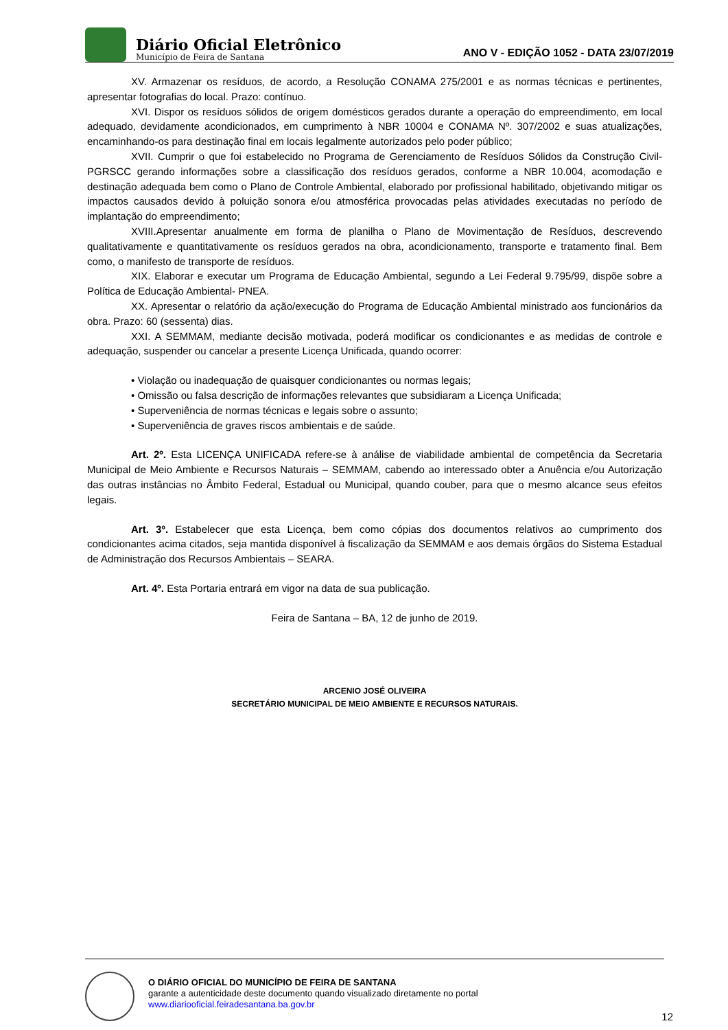Diário Oficial Eletrônico
Município de Feira de Santana
ANO V - EDIÇÃO 1052 - DATA 23/07/2019
XV. Armazenar os resíduos, de acordo, a Resolução CONAMA 275/2001 e as normas técnicas e pertinentes, apresentar fotografias do local. Prazo: contínuo.
XVI. Dispor os resíduos sólidos de origem domésticos gerados durante a operação do empreendimento, em local adequado, devidamente acondicionados, em cumprimento à NBR 10004 e CONAMA Nº. 307/2002 e suas atualizações, encaminhando-os para destinação final em locais legalmente autorizados pelo poder público;
XVII. Cumprir o que foi estabelecido no Programa de Gerenciamento de Resíduos Sólidos da Construção Civil- PGRSCC gerando informações sobre a classificação dos resíduos gerados, conforme a NBR 10.004, acomodação e destinação adequada bem como o Plano de Controle Ambiental, elaborado por profissional habilitado, objetivando mitigar os impactos causados devido à poluição sonora e/ou atmosférica provocadas pelas atividades executadas no período de implantação do empreendimento;
XVIII.Apresentar anualmente em forma de planilha o Plano de Movimentação de Resíduos, descrevendo qualitativamente e quantitativamente os resíduos gerados na obra, acondicionamento, transporte e tratamento final. Bem como, o manifesto de transporte de resíduos.
XIX. Elaborar e executar um Programa de Educação Ambiental, segundo a Lei Federal 9.795/99, dispõe sobre a Política de Educação Ambiental- PNEA.
XX. Apresentar o relatório da ação/execução do Programa de Educação Ambiental ministrado aos funcionários da obra. Prazo: 60 (sessenta) dias.
XXI. A SEMMAM, mediante decisão motivada, poderá modificar os condicionantes e as medidas de controle e adequação, suspender ou cancelar a presente Licença Unificada, quando ocorrer:
• Violação ou inadequação de quaisquer condicionantes ou normas legais;
• Omissão ou falsa descrição de informações relevantes que subsidiaram a Licença Unificada;
• Superveniência de normas técnicas e legais sobre o assunto;
• Superveniência de graves riscos ambientais e de saúde.
Art. 2º. Esta LICENÇA UNIFICADA refere-se à análise de viabilidade ambiental de competência da Secretaria Municipal de Meio Ambiente e Recursos Naturais – SEMMAM, cabendo ao interessado obter a Anuência e/ou Autorização das outras instâncias no Âmbito Federal, Estadual ou Municipal, quando couber, para que o mesmo alcance seus efeitos legais.
Art. 3º. Estabelecer que esta Licença, bem como cópias dos documentos relativos ao cumprimento dos condicionantes acima citados, seja mantida disponível à fiscalização da SEMMAM e aos demais órgãos do Sistema Estadual de Administração dos Recursos Ambientais – SEARA.
Art. 4º. Esta Portaria entrará em vigor na data de sua publicação.
Feira de Santana – BA, 12 de junho de 2019.
ARCENIO JOSÉ OLIVEIRA
SECRETÁRIO MUNICIPAL DE MEIO AMBIENTE E RECURSOS NATURAIS.
O DIÁRIO OFICIAL DO MUNICÍPIO DE FEIRA DE SANTANA
garante a autenticidade deste documento quando visualizado diretamente no portal
www.diariooficial.feiradesantana.ba.gov.br
12